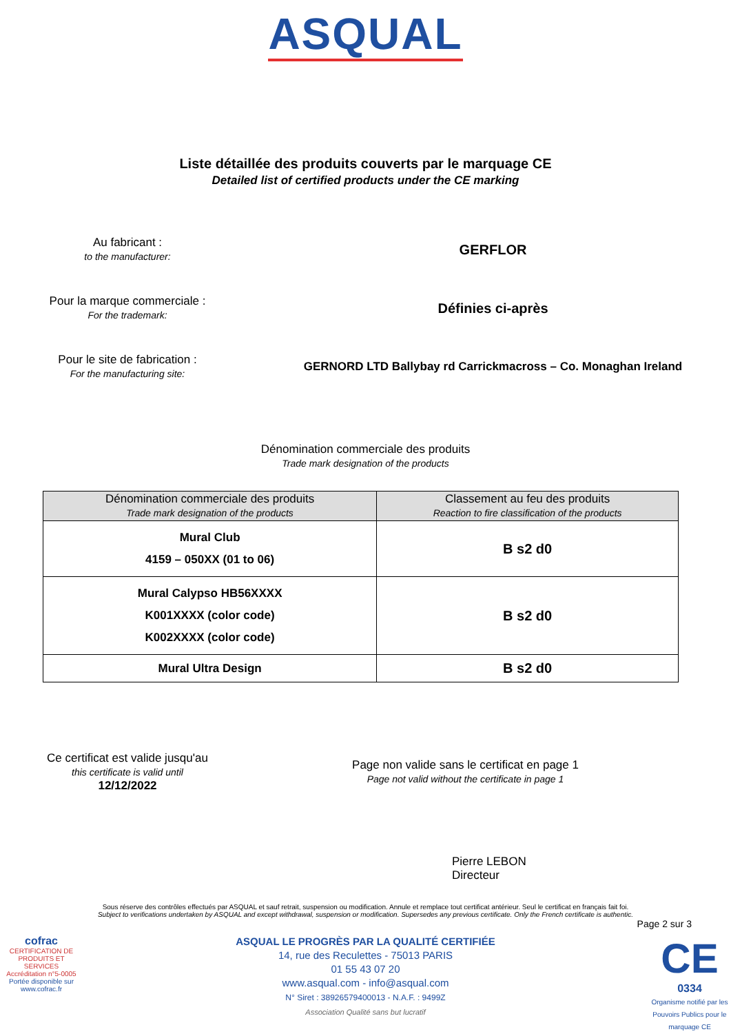ASQUAL
Liste détaillée des produits couverts par le marquage CE
Detailed list of certified products under the CE marking
Au fabricant :
to the manufacturer:
GERFLOR
Pour la marque commerciale :
For the trademark:
Définies ci-après
Pour le site de fabrication :
For the manufacturing site:
GERNORD LTD Ballybay rd Carrickmacross – Co. Monaghan Ireland
Dénomination commerciale des produits
Trade mark designation of the products
| Dénomination commerciale des produits Trade mark designation of the products | Classement au feu des produits Reaction to fire classification of the products |
| --- | --- |
| Mural Club 4159 – 050XX (01 to 06) | B s2 d0 |
| Mural Calypso HB56XXXX K001XXXX (color code) K002XXXX (color code) | B s2 d0 |
| Mural Ultra Design | B s2 d0 |
Ce certificat est valide jusqu'au
this certificate is valid until
12/12/2022
Page non valide sans le certificat en page 1
Page not valid without the certificate in page 1
Pierre LEBON
Directeur
Sous réserve des contrôles effectués par ASQUAL et sauf retrait, suspension ou modification. Annule et remplace tout certificat antérieur. Seul le certificat en français fait foi.
Subject to verifications undertaken by ASQUAL and except withdrawal, suspension or modification. Supersedes any previous certificate. Only the French certificate is authentic.
Page 2 sur 3
cofrac
CERTIFICATION DE PRODUITS ET SERVICES
Accréditation n°5-0005
Portée disponible sur www.cofrac.fr
ASQUAL LE PROGRÈS PAR LA QUALITÉ CERTIFIÉE
14, rue des Reculettes - 75013 PARIS
01 55 43 07 20
www.asqual.com - info@asqual.com
N° Siret : 38926579400013 - N.A.F. : 9499Z
Association Qualité sans but lucratif
CE
0334
Organisme notifié par les Pouvoirs Publics pour le marquage CE